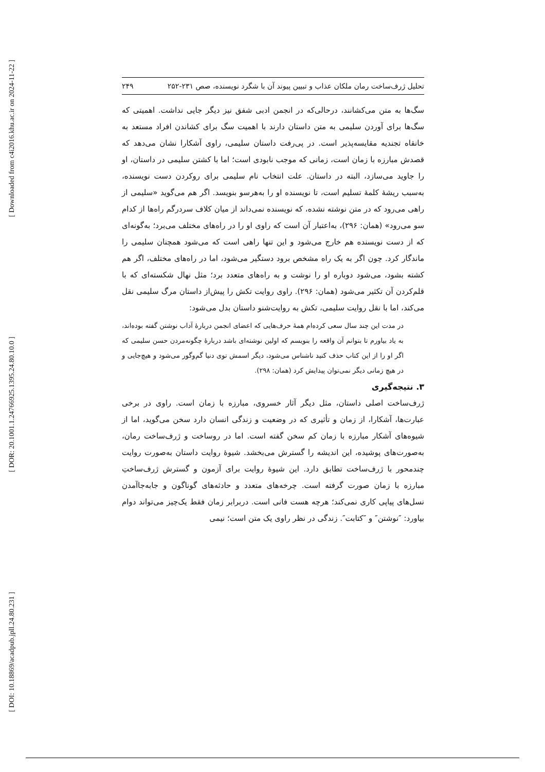[ Downloaded from c4i2016.khu.ac.ir on 2024-11-22 ]
[ DOR: 20.1001.1.24766925.1395.24.80.10.0 ]
[ DOI: 10.18869/acadpub.jpll.24.80.231 ]
تحلیل ژرف‌ساخت رمان ملکان عذاب و تبیین پیوند آن با شگرد نویسنده، صص ۲۳۱-۲۵۲ ۲۴۹
سگ‌ها به متن می‌کشانند، درحالی‌که در انجمن ادبی شفق نیز دیگر جایی نداشت. اهمیتی که سگ‌ها برای آوردن سلیمی به متن داستان دارند با اهمیت سگ برای کشاندن افراد مستعد به خانقاه تجندیه مقایسه‌پذیر است. در پی‌رفت داستان سلیمی، راوی آشکارا نشان می‌دهد که قصدش مبارزه با زمان است، زمانی که موجب نابودی است؛ اما با کشتن سلیمی در داستان، او را جاوید می‌سازد، البته در داستان. علت انتخاب نام سلیمی برای روکردن دست نویسنده، به‌سبب ریشۀ کلمۀ تسلیم است، تا نویسنده او را به‌هرسو بنویسد. اگر هم می‌گوید «سلیمی از راهی می‌رود که در متن نوشته نشده، که نویسنده نمی‌داند از میان کلاف سردرگم راه‌ها از کدام سو می‌رود» (همان: ۲۹۶)، به‌اعتبار آن است که راوی او را در راه‌های مختلف می‌برد؛ به‌گونه‌ای که از دست نویسنده هم خارج می‌شود و این تنها راهی است که می‌شود همچنان سلیمی را ماندگار کرد. چون اگر به یک راه مشخص برود دستگیر می‌شود، اما در راه‌های مختلف، اگر هم کشته بشود، می‌شود دوباره او را نوشت و به راه‌های متعدد برد؛ مثل نهال شکسته‌ای که با قلم‌کردن آن تکثیر می‌شود (همان: ۲۹۶). راوی روایت تکش را پیش‌از داستان مرگ سلیمی نقل می‌کند، اما با نقل روایت سلیمی، تکش به روایت‌شنو داستان بدل می‌شود:
در مدت این چند سال سعی کرده‌ام همۀ حرف‌هایی که اعضای انجمن دربارۀ آداب نوشتن گفته بوده‌اند، به یاد بیاورم تا بتوانم آن واقعه را بنویسم که اولین نوشته‌ای باشد دربارۀ چگونه‌مردن حسن سلیمی که اگر او را از این کتاب حذف کنید ناشناس می‌شود، دیگر اسمش توی دنیا گم‌وگور می‌شود و هیچ‌جایی و در هیچ زمانی دیگر نمی‌توان پیدایش کرد (همان: ۲۹۸).
۳. نتیجه‌گیری
ژرف‌ساخت اصلی داستان، مثل دیگر آثار خسروی، مبارزه با زمان است. راوی در برخی عبارت‌ها، آشکارا، از زمان و تأثیری که در وضعیت و زندگی انسان دارد سخن می‌گوید، اما از شیوه‌های آشکار مبارزه با زمان کم سخن گفته است. اما در روساخت و ژرف‌ساخت رمان، به‌صورت‌های پوشیده، این اندیشه را گسترش می‌بخشد. شیوۀ روایت داستان به‌صورت روایت چندمحور با ژرف‌ساخت تطابق دارد. این شیوۀ روایت برای آزمون و گسترش ژرف‌ساختِ مبارزه با زمان صورت گرفته است. چرخه‌های متعدد و حادثه‌های گوناگون و جابه‌جاآمدن نسل‌های پیاپی کاری نمی‌کند؛ هرچه هست فانی است. دربرابر زمان فقط یک‌چیز می‌تواند دوام بیاورد: ″نوشتن″ و ″کتابت″. زندگی در نظر راوی یک متن است؛ نیمی